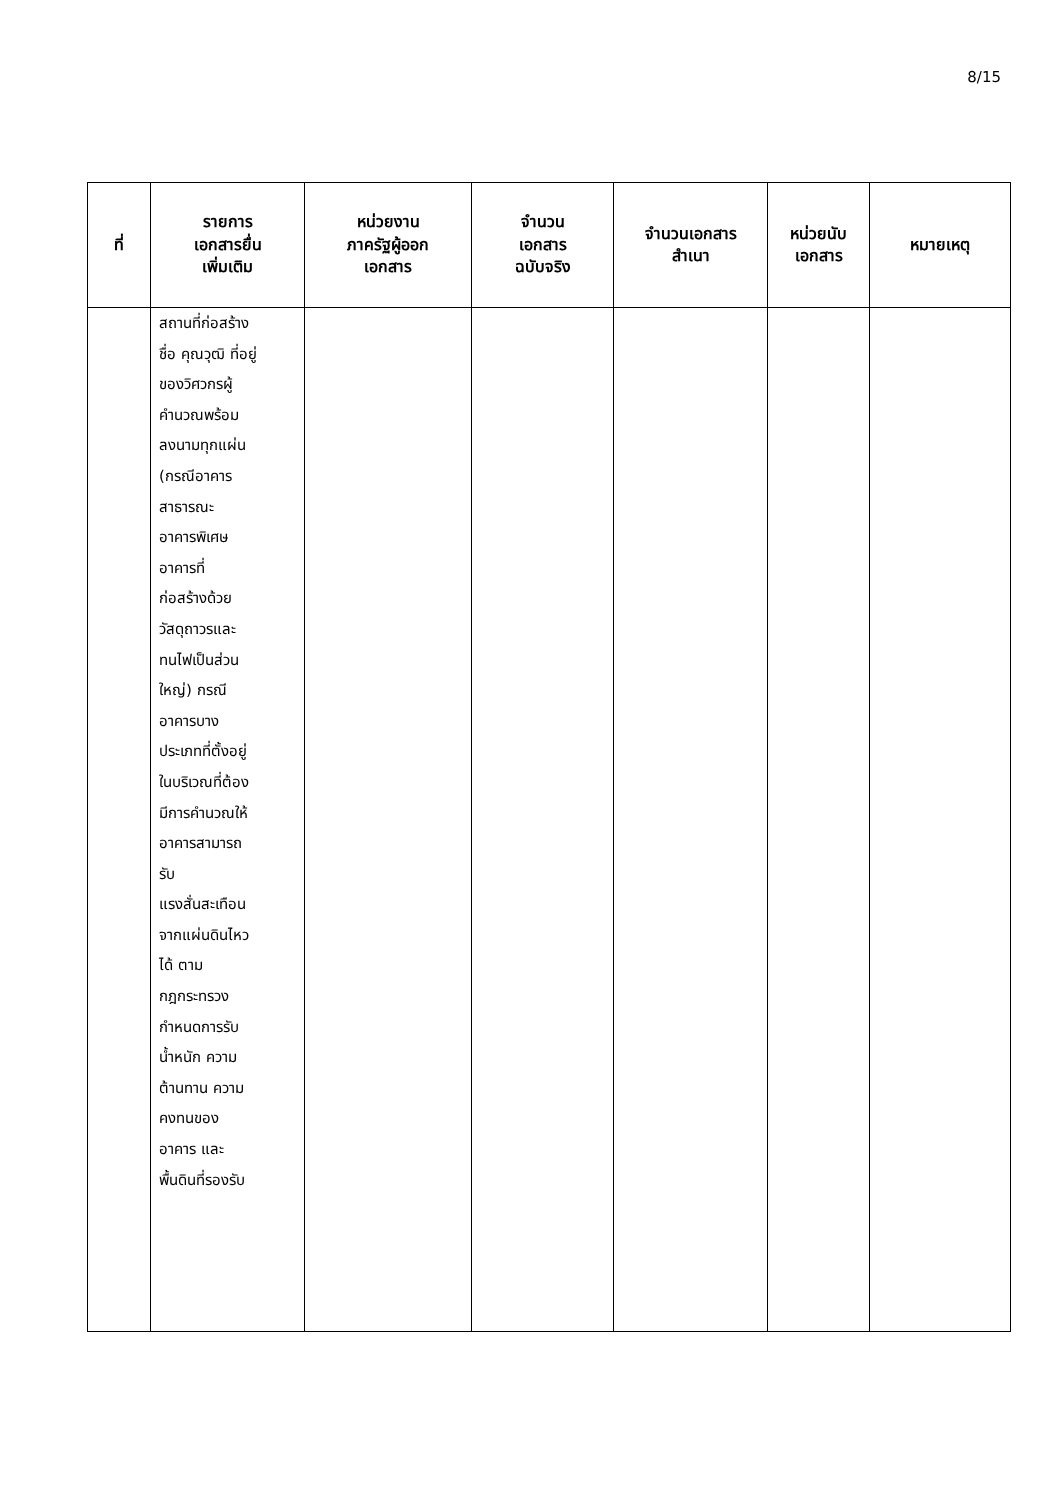8/15
| ที่ | รายการ เอกสารยื่น เพิ่มเติม | หน่วยงาน ภาครัฐผู้ออก เอกสาร | จำนวน เอกสาร ฉบับจริง | จำนวนเอกสาร สำเนา | หน่วยนับ เอกสาร | หมายเหตุ |
| --- | --- | --- | --- | --- | --- | --- |
| | สถานที่ก่อสร้าง ชื่อ คุณวุฒิ ที่อยู่ ของวิศวกรผู้ คำนวณพร้อม ลงนามทุกแผ่น (กรณีอาคาร สาธารณะ อาคารพิเศษ อาคารที่ ก่อสร้างด้วย วัสดุถาวรและ ทนไฟเป็นส่วน ใหญ่) กรณี อาคารบาง ประเภทที่ตั้งอยู่ ในบริเวณที่ต้อง มีการคำนวณให้ อาคารสามารถ รับ แรงสั่นสะเทือน จากแผ่นดินไหว ได้ ตาม กฎกระทรวง กำหนดการรับ น้ำหนัก ความ ต้านทาน ความ คงทนของ อาคาร และ พื้นดินที่รองรับ | | | | | |